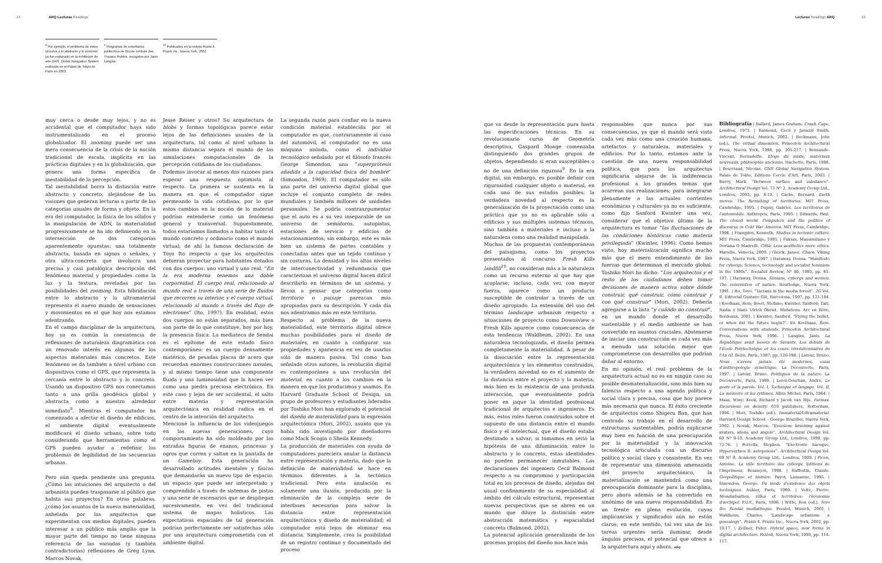14 ARQ Lecturas Readings
<sup>8</sup> Por ejemplo, el problema de estos vínculos a lo abstracto y lo concreto ya fue explorado en la exhibición de arte GNS, Global Navigation System realizada en el Palais de Tokyo de París en 2003.
<sup>9</sup> Programas de enseñanza politécnica de l'École centrale des Travaux Publics, recogidos por Janis Langins.
<sup>10</sup> Publicados en la revista Praxis 4. Praxis Inc., Nueva York, 2002.
muy cerca o desde muy lejos, y no es accidental que el computador haya sido instrumentalizado en el proceso globalizador. El zooming puede ser una mera consecuencia de la crisis de la noción tradicional de escala, implícita en las prácticas digitales y en la globalización, que genera una forma específica de inestabilidad de la percepción.
Tal inestabilidad borra la distinción entre abstracto y concreto, alejándose de las visiones que generan lecturas a partir de las categorías usuales de forma y objeto. En la era del computador, la física de los sólidos y la manipulación de ADN, la materialidad progresivamente se ha ido definiendo en la intersección de dos categorías aparentemente opuestas: una totalmente abstracta, basada en signos o señales, y otra ultra-concreta que involucra una precisa y casi patológica descripción del fenómeno material y propiedades como la luz y la textura, reveladas por las posibilidades del zooming. Esta hibridación entre lo abstracto y lo ultramaterial representa el nuevo mundo de sensaciones y movimientos en el que hoy nos estamos adentrando.
En el campo disciplinar de la arquitectura, hoy ya es común la coexistencia de reflexiones de naturaleza diagramática con un renovado interés en algunos de los aspectos materiales más concretos. Este fenómeno se da también a nivel urbano con dispositivos como el GPS, que representa la cercanía entre lo abstracto y lo concreto. Usando un dispositivo GPS nos conectamos tanto a una grilla geodésica global y abstracta como a nuestro alrededor inmediato<sup>8</sup>. Mientras el computador ha comenzado a afectar el diseño de edificios, el ambiente digital eventualmente modificará el diseño urbano, sobre todo considerando que herramientas como el GPS pueden ayudar a redefinir los problemas de legibilidad de las secuencias urbanas.
Pero aún queda pendiente una pregunta. ¿Cómo las intuiciones del arquitecto o del urbanista pueden traspasarse al público que habita sus proyectos? En otras palabras, ¿cómo los asuntos de la nueva materialidad, anhelada por los arquitectos que experimentan con medios digitales, pueden interesar a un público más amplio que la mayor parte del tiempo no tiene ninguna referencia de las variadas (y también contradictorias) reflexiones de Greg Lynn, Marcos Novak,
Jesse Reiser y otros? Su arquitectura de blobs y formas topológicas parece estar lejos de las definiciones usuales de la arquitectura, tal como al nivel urbano la misma distancia separa el mundo de las simulaciones computacionales de la percepción cotidiana de los ciudadanos.
Podemos invocar al menos dos razones para esperar una respuesta optimista al respecto. La primera se sustenta en la manera en que el computador sigue permeando la vida cotidiana, por lo que estos cambios en la noción de lo material podrían entenderse como un fenómeno general y transversal. Supuestamente, todos estaríamos llamados a habitar tanto el mundo concreto y ordinario como el mundo virtual; de ahí la famosa declaración de Toyo Ito respecto a que los arquitectos debieran proyectar para habitantes dotados con dos cuerpos: uno virtual y uno real. “En la era moderna tenemos una doble corporeidad. El cuerpo real, relacionado al mundo real a través de una serie de fluidos que recorren su interior, y el cuerpo virtual, relacionado al mundo a través del flujo de electrones” (Ito, 1997). En realidad, estos dos cuerpos no están separados, más bien son parte de lo que constituye, hoy por hoy, la presencia física. La mediateca de Sendai es el epítome de este estado físico contemporáneo: es un cuerpo densamente matérico, de pesadas placas de acero que recuerdan enormes construcciones navales, y al mismo tiempo tiene una componente fluida y una luminosidad que la hacen ver como una piedra preciosa electrónica. En este caso y lejos de ser accidental, el salto entre materia y representación arquitectónica en realidad radica en el centro de la intención del arquitecto.
Mencioné la influencia de los videojuegos en las nuevas generaciones, cuyo comportamiento ha sido moldeado por las extrañas figuras de enanos, princesas y ogros que corren y saltan en la pantalla de un Gameboy. Esta generación ha desarrollado actitudes mentales y físicas que demandarán un nuevo tipo de espacio: un espacio que puede ser interpretado y comprendido a través de sistemas de pistas y una serie de escenarios que se despliegan sucesivamente, en vez del tradicional sistema de mapas holísticos. Las expectativas espaciales de tal generación podrían perfectamente ser satisfechas sólo por una arquitectura comprometida con el ambiente digital.
La segunda razón para confiar en la nueva condición material establecida por el computador es que, contrariamente al caso del automóvil, el computador no es una máquina aislada, como el individuo tecnológico señalado por el filósofo francés George Simondon, una “superprótesis añadida a la capacidad física del hombre” (Simondon, 1969). El computador es sólo una parte del universo digital global que incluye el conjunto completo de redes mundiales y también millones de unidades personales. Se podría contraargumentar que el auto es a su vez inseparable de un universo de semáforos, autopistas, estaciones de servicio y edificios de estacionamientos; sin embargo, este es más bien un sistema de partes contables y conectadas antes que un tejido continuo y sin costuras. La densidad y los altos niveles de interconectividad y redundancia que caracterizan el universo digital hacen difícil describirlo en términos de un sistema, y llevan a pensar que categorías como territorio o paisaje parezcan más apropiadas para su descripción. Y cada día nos adentramos más en este territorio.
Respecto al problema de la nueva materialidad, este territorio digital ofrece muchas posibilidades para el diseño de materiales, en cuanto a configurar sus propiedades y apariencia en vez de usarlos sólo de manera pasiva. Tal como han señalado otros autores, la revolución digital es contemporánea a una revolución del material, en cuanto a los cambios en la manera en que los producimos y usamos. En Harvard Graduate School of Design, un grupo de profesores y estudiantes liderados por Toshiko Mori han explorado el potencial del diseño de materialidad para la expresión arquitectónica (Mori, 2002), asunto que ya había sido investigado por diseñadores como Mack Scogin o Sheila Kennedy.
La producción de materiales con ayuda de computadores pareciera anular la distancia entre representación y materia, dado que la definición de materialidad se hace en términos diferentes a la tectónica tradicional. Pero esta anulación es solamente una ilusión, producida por la eliminación de la compleja serie de interfases necesarias para salvar la distancia entre representación arquitectónica y diseño de materialidad; el computador está lejos de eliminar esa distancia. Simplemente, crea la posibilidad de un registro continuo y documentado del proceso
Lecturas Readings ARQ 15
que va desde la representación pura hasta las especificaciones técnicas. En su revolucionario curso de Geometría descriptiva, Gaspard Monge comenzaba distinguiendo dos grandes grupos de objetos, dependiendo si eran susceptibles o no de una definición rigurosa<sup>9</sup>. En la era digital, sin embargo, es posible definir con rigurosidad cualquier objeto o material, en cada uno de sus estados posibles; la verdadera novedad al respecto es la generalización de la proyectación como una práctica que ya no es aplicable sólo a edificios y sus múltiples sistemas técnicos, sino también a materiales e incluso a la naturaleza como una realidad manipulada.
Muchas de las propuestas contemporáneas del paisajismo, como los proyectos presentados al concurso Fresh Kills landfill<sup>10</sup>, no consideran más a la naturaleza como un recurso externo al que hay que acoplarse; incluso, cada vez con mayor fuerza, aparece como un producto susceptible de controlar a través de un diseño apropiado. La extensión del uso del término landscape urbanism respecto a situaciones de proyecto como Downsview o Fresh Kills aparece como consecuencia de esta tendencia (Waldheim, 2002). En una naturaleza tecnologizada, el diseño permea completamente la materialidad. A pesar de la disociación entre la representación arquitectónica y los elementos construidos, la verdadera novedad no es el aumento de la distancia entre el proyecto y la materia; más bien es la existencia de una profunda interacción, que eventualmente podría poner en jaque la identidad profesional tradicional de arquitectos e ingenieros. Es más, estos roles fueron construidos sobre el supuesto de una distancia entre el mundo físico y el intelectual, que el diseño estaba destinado a salvar; si tomamos en serio la hipótesis de una difuminación entre lo abstracto y lo concreto, estas identidades no pueden permanecer inmutables. Las declaraciones del ingeniero Cecil Balmond respecto a su compromiso y participación total en los procesos de diseño, alejadas del usual confinamiento de su especialidad al ámbito del cálculo estructural, representan nuevas perspectivas que se abren en un mundo que diluye la distinción entre abstracción matemática y espacialidad concreta (Balmond, 2002).
La potencial aplicación generalizada de los procesos propios del diseño nos hace más
responsables que nunca por sus consecuencias, ya que el mundo será visto cada vez más como una creación humana, artefactos y naturaleza, materiales y edificios. Por lo tanto, estamos ante la cuestión de una nueva responsabilidad política, que para los arquitectos significaría alejarse de la indiferencia profesional a los grandes temas que acarrean sus realizaciones; para integrarse plenamente a las actuales corrientes económicas y culturales ya no es suficiente, como dijo Sanford Kwinter una vez, considerar que el objetivo último de la arquitectura es tomar “las fluctuaciones de las condiciones históricas como materia privilegiada” (Kwinter, 1996). Como hemos visto, hoy materialización significa mucho más que el mero entendimiento de las fuerzas que determinan el mercado global. Toshiko Mori ha dicho: “Los arquitectos y el resto de los ciudadanos deben tomar decisiones de manera activa sobre dónde construir, qué construir, cómo construir y con qué construir” (Mori, 2002). Debería agregarse a la lista “y cuándo no construir”, en un mundo donde el desarrollo sustentable y el medio ambiente se han convertido en asuntos cruciales. Abstenerse de iniciar una construcción es cada vez más a menudo una solución mejor que comprometerse con desarrollos que podrían dañar al entorno.
En mi opinión, el real problema de la arquitectura actual no es en ningún caso su posible desmaterialización, sino más bien su falencia respecto a una agenda política y social clara y precisa, cosa que hoy parece más necesaria que nunca. El éxito creciente de arquitectos como Shigeru Ban, que han centrado su trabajo en el desarrollo de estructuras sustentables, podría explicarse muy bien en función de una preocupación por la materialidad y la innovación tecnológica articulada con un discurso político y social claro y consistente. En vez de representar una dimensión amenazada del proyecto arquitectónico, la materialización se mantendrá como una preocupación dominante para la disciplina, pero ahora además se ha convertido en sinónimo de una nueva responsabilidad. Es un frente en plena evolución, cuyas implicancias y significados aún no están claros; en este sentido, tal vez una de las tareas urgentes sería iluminar, desde ángulos precisos, el potencial que ofrece a la arquitectura aquí y ahora. ARQ
Bibliografía | Ballard, James Graham. Crash. Cape, Londres, 1973. | Balmond, Cecil y Januzzi Smith. Informal. Prestel, Munich, 2002. | Beckmann, John (ed.). The virtual dimension. Princeton Architectural Press, Nueva York, 1998, pp. 205-217. | Bensaude-Vincent, Bernadette. Eloge du mixte, matériaux nouveaux, philosophie ancienne. Hachette, París, 1998. | Bourriaud, Nicolas. GNS Global Navigation System. Palais de Tokio, Editions Cercle d'Art, París, 2003. | Burry, Mark. “Between surface and substance”. Architectural Design Vol. 73 Nº 2. Academy Group Ltd., Londres, 2003, pp. 8-19. | Cache, Bernard. Earth moves: The furnishing of territories. MIT Press, Cambridge, 1995. | Dupuy, Gabriel. Les territoires de l'automobile. Anthropos, París, 1995. | Edwards, Paul. The closed world. Computers and the politics of discourse in Cold War America. MIT Press, Cambridge, 1996. | Frampton, Kenneth. Studies in tectonic culture. MIT Press, Cambridge, 1995. | Fuksas, Massimiliano y Doriana O Madrelli. Città: Less aesthetics more ethics. Marsilio, Venecia, 2000. | Gleick, James. Chaos. Viking Press, Nueva York, 1987. | Haraway, Donna. “Manifesto for cyborgs: Science, technology and socialist feminism in the 1980s”. Socialist Review, Nº 80, 1985, pp. 65-107. | Haraway, Donna. Simians, cyborgs and women. The reinvention of nature. Routledge, Nueva York, 1991. | Ito, Toyo. “Tarzans in the media forest”. 2G Vol. II. Editorial Gustavo Gili, Barcelona, 1997, pp. 121-144. | Koolhaas, Rem; Boeri, Stefano; Kwinter, Sanford; Tazi, Nadia y Hans Ulrich Obrist. Mutations. Arc en Rêve, Bordeaux, 2001. | Kwinter, Sanford. “Flying the bullet, or when did the future begin?”. En Koolhaas, Rem. Conversations with students. Princeton Architectural Press, Nueva York, 1996. | Langins, Janis. La République avait besoin de Savants. Les débuts de l'École Polytechnique et les cours révolutionnaires de l'An III. Belin, París, 1987, pp. 126-198. | Latour, Bruno. Nous n'avons jamais été modernes, essai d'anthropologie symétrique. La Découverte, París, 1997. | Latour, Bruno. Politiques de la nature. La Découverte, París, 1999. | Leroi-Gourhan, André. Le geste et la parole. Vol. I, Technique et langage. Vol. II, La mémoire et les rythmes. Albin Michel, París, 1964. | Maas, Winy; Koek, Richard y Jacob van Rijs. Farmax. Excursions on density. 010 publishers, Rotterdam, 1994. | Mori, Toshiko (ed.). Immaterial/Ultramaterial. Harvard Design School - George Braziller, Nueva York, 2002. | Novak, Marcos. “Eversion: brushing against avatars, aliens and angels”. Architectural Design Vol. 69 Nº 9-10. Academy Group Ltd., Londres, 1999, pp. 72-76. | Perrella, Stephen. “Electronic baroque, Hypersurface II: autopoiesis”. Architectural Design Vol. 69 Nº 9. Academy Group Ltd., Londres, 1999. | Picon, Antoine. La ville territoire des cyborgs. Editions de l'Imprimeur, Besançon, 1998. | Raffestin, Claude. Géopolitique et histoire. Payot, Lausanne, 1995. | Simondon, George. Du mode d'existence des objets techniques. Aubier, París, 1969. | Veltz, Pierre. Mondialisation, villes et territoires: l'économie d'archipel. P.U.F., París, 1996. | Witte, Ron (ed.). Toyo Ito: Sendai mediatheque. Prestel, Munich, 2002. | Waldheim, Charles. “Landscape urbanism: a genealogy”. Praxis 4. Praxis Inc., Nueva York, 2002, pp. 10-17. | Zellner, Peter. Hybrid space, new forms in digital architecture. Rizzoli, Nueva York, 1999, pp. 114-117.